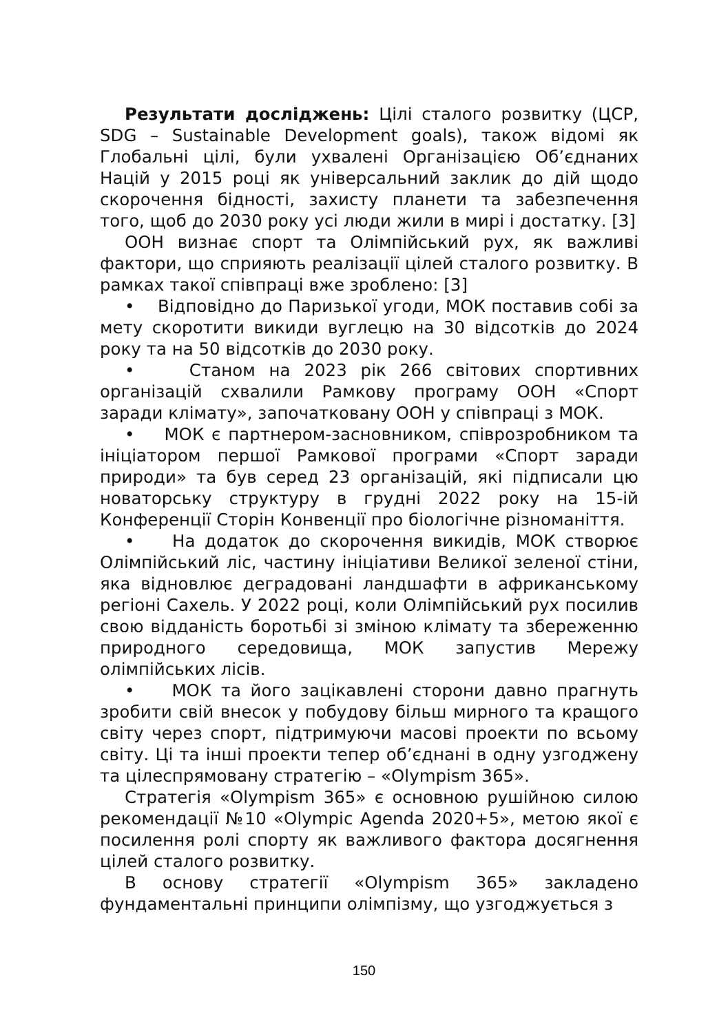Результати досліджень: Цілі сталого розвитку (ЦСР, SDG – Sustainable Development goals), також відомі як Глобальні цілі, були ухвалені Організацією Об’єднаних Націй у 2015 році як універсальний заклик до дій щодо скорочення бідності, захисту планети та забезпечення того, щоб до 2030 року усі люди жили в мирі і достатку. [3]
ООН визнає спорт та Олімпійський рух, як важливі фактори, що сприяють реалізації цілей сталого розвитку. В рамках такої співпраці вже зроблено: [3]
• Відповідно до Паризької угоди, МОК поставив собі за мету скоротити викиди вуглецю на 30 відсотків до 2024 року та на 50 відсотків до 2030 року.
• Станом на 2023 рік 266 світових спортивних організацій схвалили Рамкову програму ООН «Спорт заради клімату», започатковану ООН у співпраці з МОК.
• МОК є партнером-засновником, співрозробником та ініціатором першої Рамкової програми «Спорт заради природи» та був серед 23 організацій, які підписали цю новаторську структуру в грудні 2022 року на 15-ій Конференції Сторін Конвенції про біологічне різноманіття.
• На додаток до скорочення викидів, МОК створює Олімпійський ліс, частину ініціативи Великої зеленої стіни, яка відновлює деградовані ландшафти в африканському регіоні Сахель. У 2022 році, коли Олімпійський рух посилив свою відданість боротьбі зі зміною клімату та збереженню природного середовища, МОК запустив Мережу олімпійських лісів.
• МОК та його зацікавлені сторони давно прагнуть зробити свій внесок у побудову більш мирного та кращого світу через спорт, підтримуючи масові проекти по всьому світу. Ці та інші проекти тепер об’єднані в одну узгоджену та цілеспрямовану стратегію – «Olympism 365».
Стратегія «Olympism 365» є основною рушійною силою рекомендації №10 «Olympic Agenda 2020+5», метою якої є посилення ролі спорту як важливого фактора досягнення цілей сталого розвитку.
В основу стратегії «Olympism 365» закладено фундаментальні принципи олімпізму, що узгоджується з
150